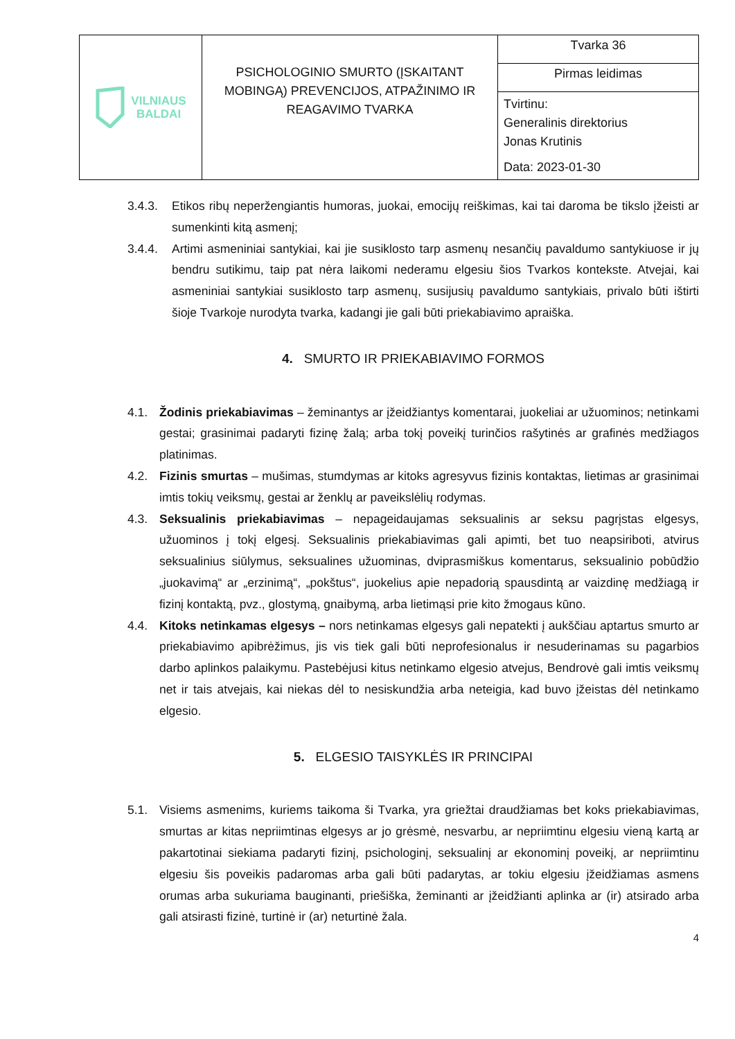| VILNIAUS BALDAI | PSICHOLOGINIO SMURTO (ĮSKAITANT MOBINGĄ) PREVENCIJOS, ATPAŽINIMO IR REAGAVIMO TVARKA | Tvarka 36 |
| | | Pirmas leidimas |
| | | Tvirtinu: Generalinis direktorius Jonas Krutinis Data: 2023-01-30 |
3.4.3. Etikos ribų neperžengiantis humoras, juokai, emocijų reiškimas, kai tai daroma be tikslo įžeisti ar sumenkinti kitą asmenį;
3.4.4. Artimi asmeniniai santykiai, kai jie susiklosto tarp asmenų nesančių pavaldumo santykiuose ir jų bendru sutikimu, taip pat nėra laikomi nederamu elgesiu šios Tvarkos kontekste. Atvejai, kai asmeniniai santykiai susiklosto tarp asmenų, susijusių pavaldumo santykiais, privalo būti ištirti šioje Tvarkoje nurodyta tvarka, kadangi jie gali būti priekabiavimo apraiška.
4. SMURTO IR PRIEKABIAVIMO FORMOS
4.1. Žodinis priekabiavimas – žeminantys ar įžeidžiantys komentarai, juokeliai ar užuominos; netinkami gestai; grasinimai padaryti fizinę žalą; arba tokį poveikį turinčios rašytinės ar grafinės medžiagos platinimas.
4.2. Fizinis smurtas – mušimas, stumdymas ar kitoks agresyvus fizinis kontaktas, lietimas ar grasinimai imtis tokių veiksmų, gestai ar ženklų ar paveikslėlių rodymas.
4.3. Seksualinis priekabiavimas – nepageidaujamas seksualinis ar seksu pagrįstas elgesys, užuominos į tokį elgesį. Seksualinis priekabiavimas gali apimti, bet tuo neapsiriboti, atvirus seksualinius siūlymus, seksualines užuominas, dviprasmiškus komentarus, seksualinio pobūdžio „juokavimą“ ar „erzinimą“, „pokštus“, juokelius apie nepadorią spausdintą ar vaizdinę medžiagą ir fizinį kontaktą, pvz., glostymą, gnaibymą, arba lietimąsi prie kito žmogaus kūno.
4.4. Kitoks netinkamas elgesys – nors netinkamas elgesys gali nepatekti į aukščiau aptartus smurto ar priekabiavimo apibrėžimus, jis vis tiek gali būti neprofesionalus ir nesuderinamas su pagarbios darbo aplinkos palaikymu. Pastebėjusi kitus netinkamo elgesio atvejus, Bendrovė gali imtis veiksmų net ir tais atvejais, kai niekas dėl to nesiskundžia arba neteigia, kad buvo įžeistas dėl netinkamo elgesio.
5. ELGESIO TAISYKLĖS IR PRINCIPAI
5.1. Visiems asmenims, kuriems taikoma ši Tvarka, yra griežtai draudžiamas bet koks priekabiavimas, smurtas ar kitas nepriimtinas elgesys ar jo grėsmė, nesvarbu, ar nepriimtinu elgesiu vieną kartą ar pakartotinai siekiama padaryti fizinį, psichologinį, seksualinį ar ekonominį poveikį, ar nepriimtinu elgesiu šis poveikis padaromas arba gali būti padarytas, ar tokiu elgesiu įžeidžiamas asmens orumas arba sukuriama bauginanti, priešiška, žeminanti ar įžeidžianti aplinka ar (ir) atsirado arba gali atsirasti fizinė, turtinė ir (ar) neturtinė žala.
4